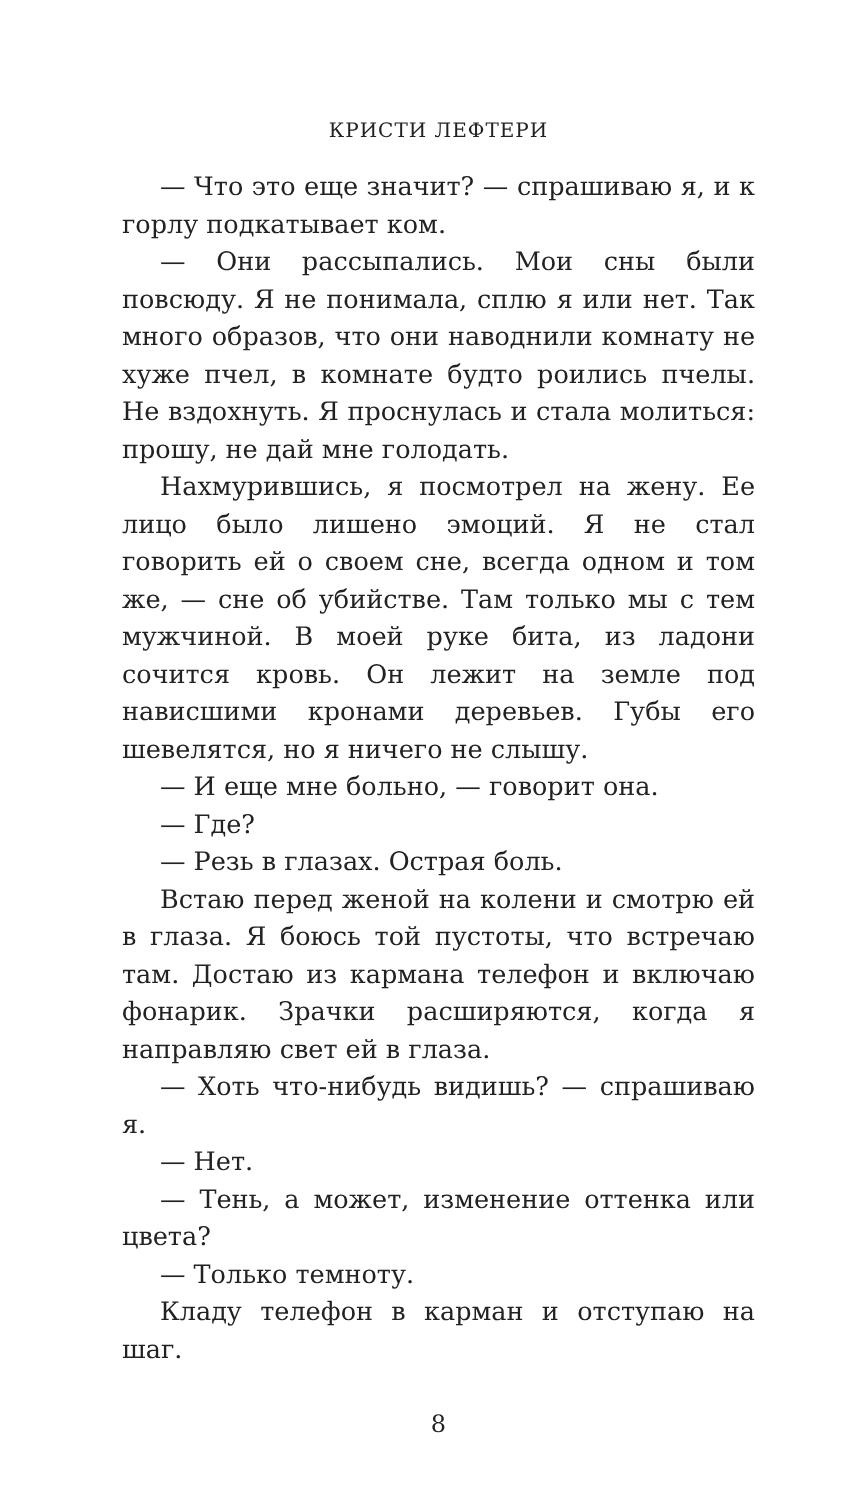КРИСТИ ЛЕФТЕРИ
— Что это еще значит? — спрашиваю я, и к горлу подкатывает ком.
— Они рассыпались. Мои сны были повсюду. Я не понимала, сплю я или нет. Так много образов, что они наводнили комнату не хуже пчел, в комнате будто роились пчелы. Не вздохнуть. Я проснулась и стала молиться: прошу, не дай мне голодать.
Нахмурившись, я посмотрел на жену. Ее лицо было лишено эмоций. Я не стал говорить ей о своем сне, всегда одном и том же, — сне об убийстве. Там только мы с тем мужчиной. В моей руке бита, из ладони сочится кровь. Он лежит на земле под нависшими кронами деревьев. Губы его шевелятся, но я ничего не слышу.
— И еще мне больно, — говорит она.
— Где?
— Резь в глазах. Острая боль.
Встаю перед женой на колени и смотрю ей в глаза. Я боюсь той пустоты, что встречаю там. Достаю из кармана телефон и включаю фонарик. Зрачки расширяются, когда я направляю свет ей в глаза.
— Хоть что-нибудь видишь? — спрашиваю я.
— Нет.
— Тень, а может, изменение оттенка или цвета?
— Только темноту.
Кладу телефон в карман и отступаю на шаг.
8